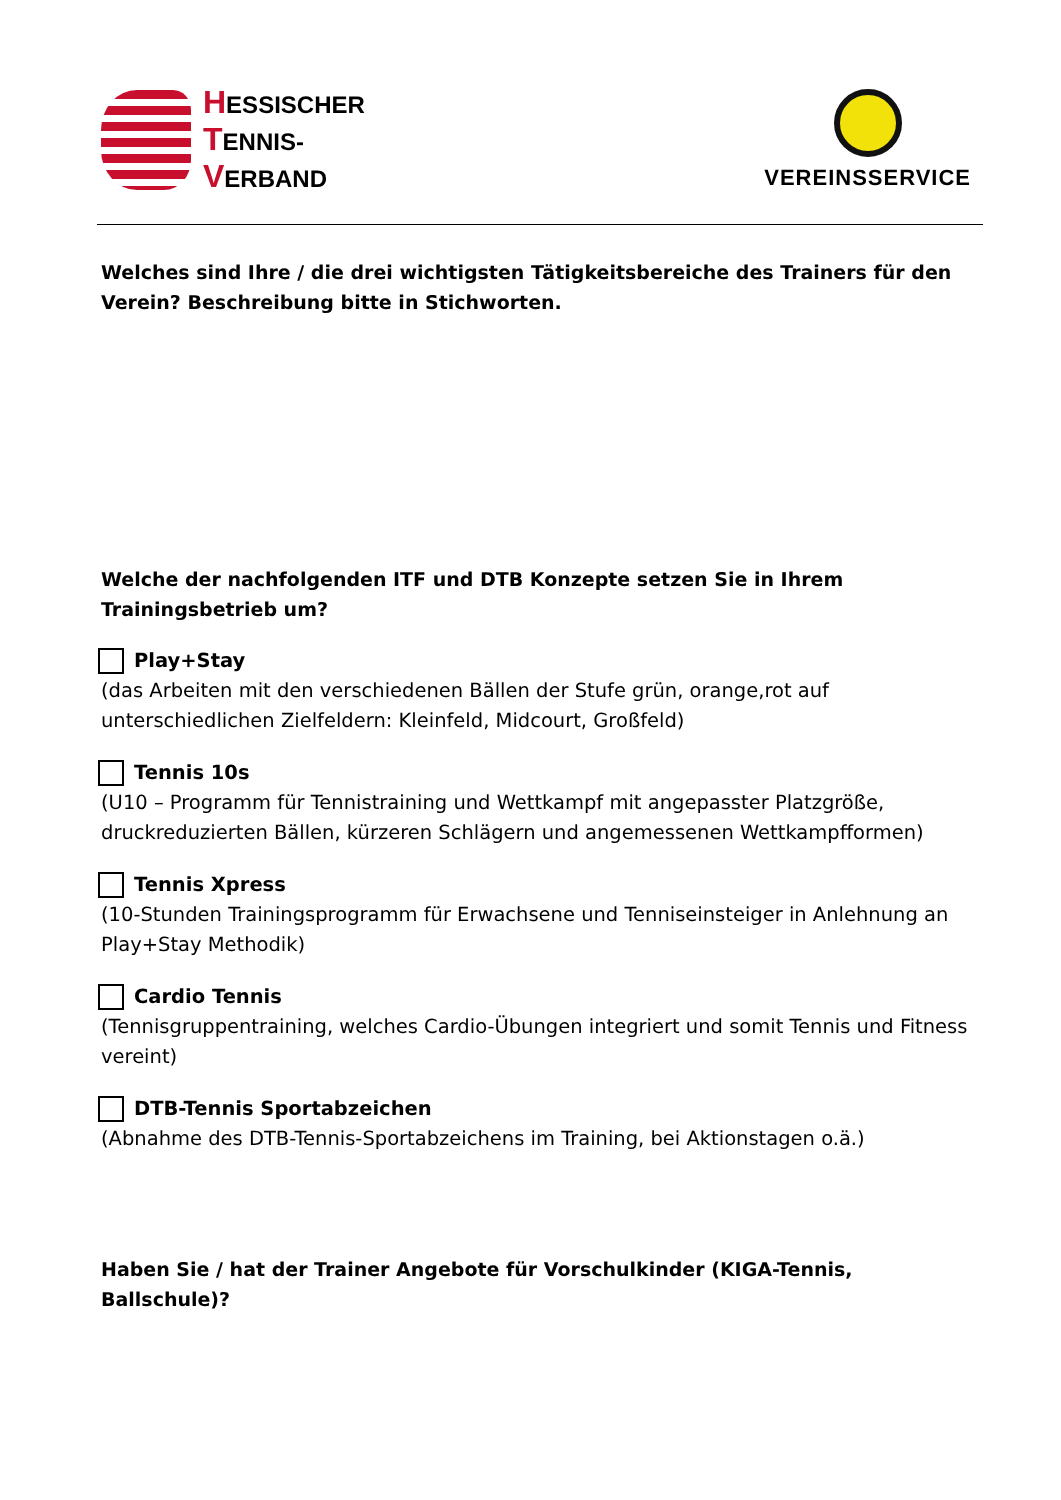HESSISCHER
TENNIS-
VERBAND
VEREINSSERVICE
Welches sind Ihre / die drei wichtigsten Tätigkeitsbereiche des Trainers für den Verein? Beschreibung bitte in Stichworten.
Welche der nachfolgenden ITF und DTB Konzepte setzen Sie in Ihrem Trainingsbetrieb um?
Play+Stay
(das Arbeiten mit den verschiedenen Bällen der Stufe grün, orange,rot auf unterschiedlichen Zielfeldern: Kleinfeld, Midcourt, Großfeld)
Tennis 10s
(U10 – Programm für Tennistraining und Wettkampf mit angepasster Platzgröße, druckreduzierten Bällen, kürzeren Schlägern und angemessenen Wettkampfformen)
Tennis Xpress
(10-Stunden Trainingsprogramm für Erwachsene und Tenniseinsteiger in Anlehnung an Play+Stay Methodik)
Cardio Tennis
(Tennisgruppentraining, welches Cardio-Übungen integriert und somit Tennis und Fitness vereint)
DTB-Tennis Sportabzeichen
(Abnahme des DTB-Tennis-Sportabzeichens im Training, bei Aktionstagen o.ä.)
Haben Sie / hat der Trainer Angebote für Vorschulkinder (KIGA-Tennis, Ballschule)?